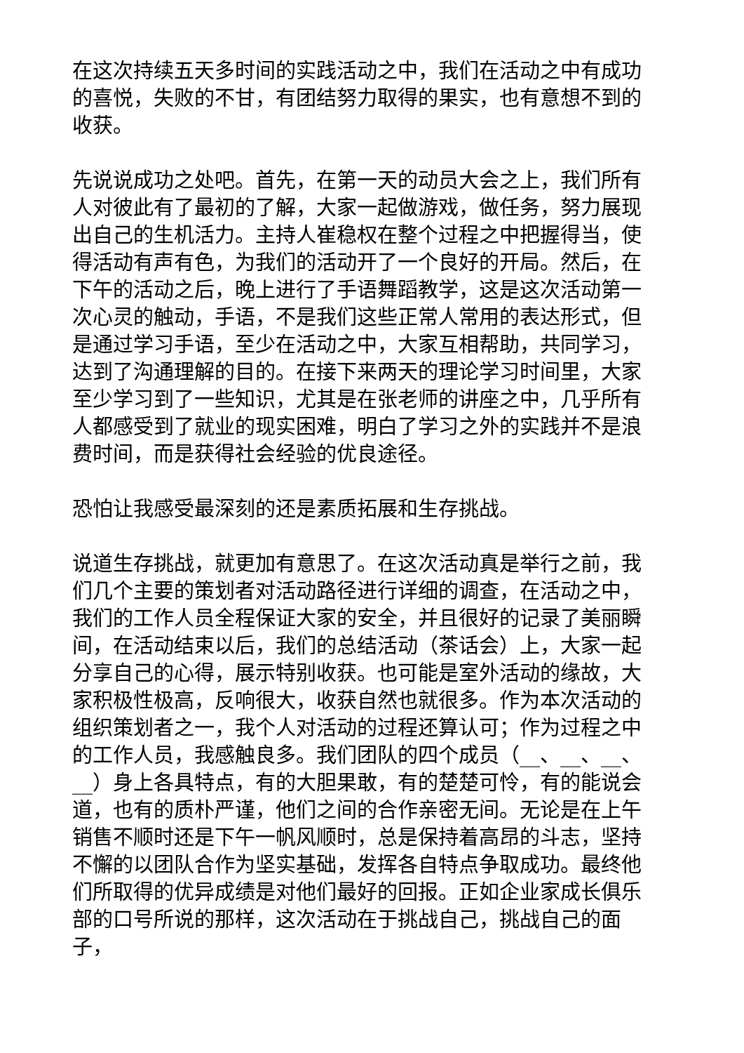在这次持续五天多时间的实践活动之中，我们在活动之中有成功的喜悦，失败的不甘，有团结努力取得的果实，也有意想不到的收获。
先说说成功之处吧。首先，在第一天的动员大会之上，我们所有人对彼此有了最初的了解，大家一起做游戏，做任务，努力展现出自己的生机活力。主持人崔稳权在整个过程之中把握得当，使得活动有声有色，为我们的活动开了一个良好的开局。然后，在下午的活动之后，晚上进行了手语舞蹈教学，这是这次活动第一次心灵的触动，手语，不是我们这些正常人常用的表达形式，但是通过学习手语，至少在活动之中，大家互相帮助，共同学习，达到了沟通理解的目的。在接下来两天的理论学习时间里，大家至少学习到了一些知识，尤其是在张老师的讲座之中，几乎所有人都感受到了就业的现实困难，明白了学习之外的实践并不是浪费时间，而是获得社会经验的优良途径。
恐怕让我感受最深刻的还是素质拓展和生存挑战。
说道生存挑战，就更加有意思了。在这次活动真是举行之前，我们几个主要的策划者对活动路径进行详细的调查，在活动之中，我们的工作人员全程保证大家的安全，并且很好的记录了美丽瞬间，在活动结束以后，我们的总结活动（茶话会）上，大家一起分享自己的心得，展示特别收获。也可能是室外活动的缘故，大家积极性极高，反响很大，收获自然也就很多。作为本次活动的组织策划者之一，我个人对活动的过程还算认可；作为过程之中的工作人员，我感触良多。我们团队的四个成员（__、__、__、__）身上各具特点，有的大胆果敢，有的楚楚可怜，有的能说会道，也有的质朴严谨，他们之间的合作亲密无间。无论是在上午销售不顺时还是下午一帆风顺时，总是保持着高昂的斗志，坚持不懈的以团队合作为坚实基础，发挥各自特点争取成功。最终他们所取得的优异成绩是对他们最好的回报。正如企业家成长俱乐部的口号所说的那样，这次活动在于挑战自己，挑战自己的面子，